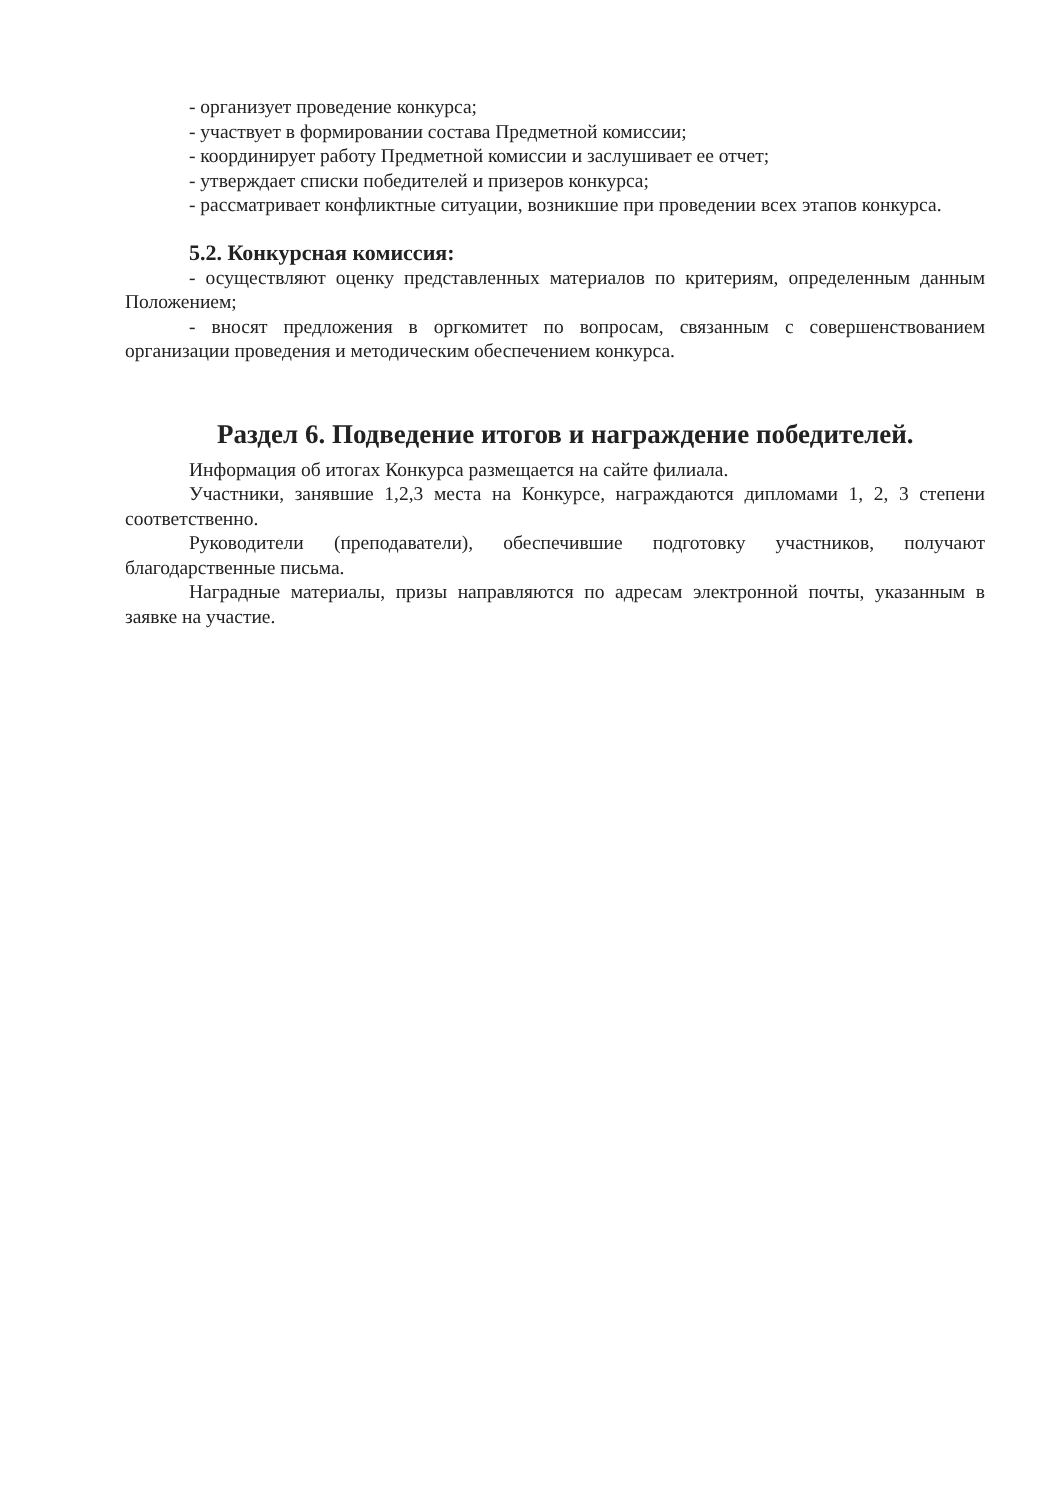- организует проведение конкурса;
- участвует в формировании состава Предметной комиссии;
- координирует работу Предметной комиссии и заслушивает ее отчет;
- утверждает списки победителей и призеров конкурса;
- рассматривает конфликтные ситуации, возникшие при проведении всех этапов конкурса.
5.2. Конкурсная комиссия:
- осуществляют оценку представленных материалов по критериям, определенным данным Положением;
- вносят предложения в оргкомитет по вопросам, связанным с совершенствованием организации проведения и методическим обеспечением конкурса.
Раздел 6. Подведение итогов и награждение победителей.
Информация об итогах Конкурса размещается на сайте филиала.
Участники, занявшие 1,2,3 места на Конкурсе, награждаются дипломами 1, 2, 3 степени соответственно.
Руководители (преподаватели), обеспечившие подготовку участников, получают благодарственные письма.
Наградные материалы, призы направляются по адресам электронной почты, указанным в заявке на участие.